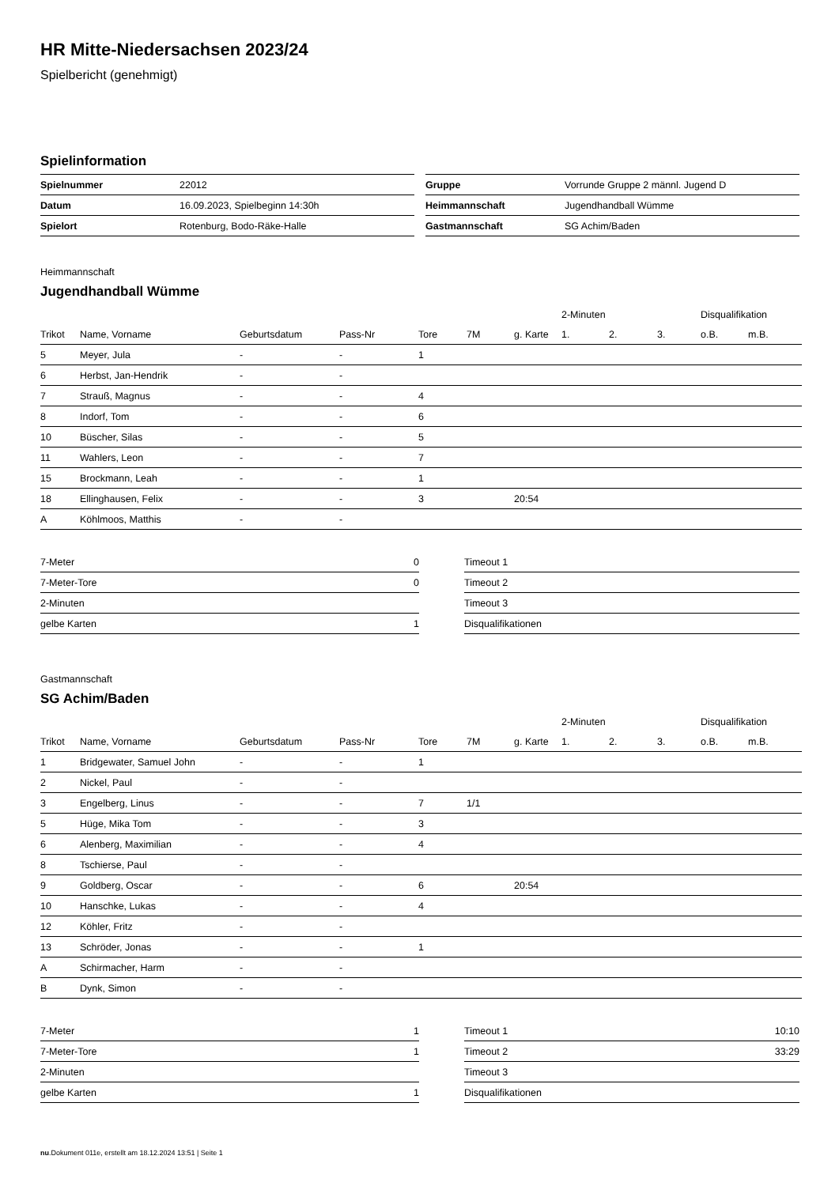HR Mitte-Niedersachsen 2023/24
Spielbericht (genehmigt)
Spielinformation
| Spielnummer | 22012 |
| Datum | 16.09.2023, Spielbeginn 14:30h |
| Spielort | Rotenburg, Bodo-Räke-Halle |
| Gruppe | Vorrunde Gruppe 2 männl. Jugend D |
| Heimmannschaft | Jugendhandball Wümme |
| Gastmannschaft | SG Achim/Baden |
Heimmannschaft
Jugendhandball Wümme
| | | | | | | | 2-Minuten | | | Disqualifikation | |
| --- | --- | --- | --- | --- | --- | --- | --- | --- | --- | --- | --- |
| Trikot | Name, Vorname | Geburtsdatum | Pass-Nr | Tore | 7M | g. Karte | 1. | 2. | 3. | o.B. | m.B. |
| 5 | Meyer, Jula | - | - | 1 | | | | | | | |
| 6 | Herbst, Jan-Hendrik | - | - | | | | | | | | |
| 7 | Strauß, Magnus | - | - | 4 | | | | | | | |
| 8 | Indorf, Tom | - | - | 6 | | | | | | | |
| 10 | Büscher, Silas | - | - | 5 | | | | | | | |
| 11 | Wahlers, Leon | - | - | 7 | | | | | | | |
| 15 | Brockmann, Leah | - | - | 1 | | | | | | | |
| 18 | Ellinghausen, Felix | - | - | 3 | | 20:54 | | | | | |
| A | Köhlmoos, Matthis | - | - | | | | | | | | |
| 7-Meter | 0 |
| 7-Meter-Tore | 0 |
| 2-Minuten | |
| gelbe Karten | 1 |
| Timeout 1 | |
| Timeout 2 | |
| Timeout 3 | |
| Disqualifikationen | |
Gastmannschaft
SG Achim/Baden
| | | | | | | | 2-Minuten | | | Disqualifikation | |
| --- | --- | --- | --- | --- | --- | --- | --- | --- | --- | --- | --- |
| Trikot | Name, Vorname | Geburtsdatum | Pass-Nr | Tore | 7M | g. Karte | 1. | 2. | 3. | o.B. | m.B. |
| 1 | Bridgewater, Samuel John | - | - | 1 | | | | | | | |
| 2 | Nickel, Paul | - | - | | | | | | | | |
| 3 | Engelberg, Linus | - | - | 7 | 1/1 | | | | | | |
| 5 | Hüge, Mika Tom | - | - | 3 | | | | | | | |
| 6 | Alenberg, Maximilian | - | - | 4 | | | | | | | |
| 8 | Tschierse, Paul | - | - | | | | | | | | |
| 9 | Goldberg, Oscar | - | - | 6 | | 20:54 | | | | | |
| 10 | Hanschke, Lukas | - | - | 4 | | | | | | | |
| 12 | Köhler, Fritz | - | - | | | | | | | | |
| 13 | Schröder, Jonas | - | - | 1 | | | | | | | |
| A | Schirmacher, Harm | - | - | | | | | | | | |
| B | Dynk, Simon | - | - | | | | | | | | |
| 7-Meter | 1 |
| 7-Meter-Tore | 1 |
| 2-Minuten | |
| gelbe Karten | 1 |
| Timeout 1 | 10:10 |
| Timeout 2 | 33:29 |
| Timeout 3 | |
| Disqualifikationen | |
nu.Dokument 011e, erstellt am 18.12.2024 13:51 | Seite 1